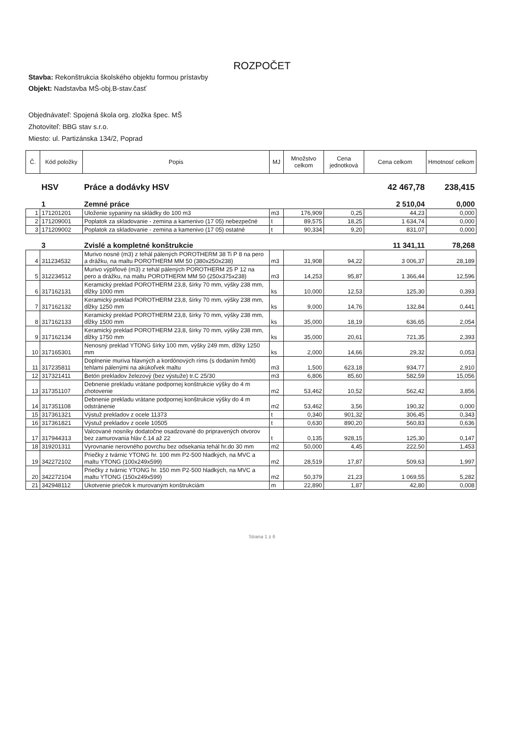ROZPOČET
Stavba: Rekonštrukcia školského objektu formou prístavby
Objekt: Nadstavba MŠ-obj.B-stav.časť
Objednávateľ: Spojená škola org. zložka špec. MŠ
Zhotoviteľ: BBG stav s.r.o.
Miesto: ul. Partizánska 134/2, Poprad
| Č. | Kód položky | Popis | MJ | Množstvo celkom | Cena jednotková | Cena celkom | Hmotnosť celkom |
| --- | --- | --- | --- | --- | --- | --- | --- |
| | HSV | Práce a dodávky HSV | | | | 42 467,78 | 238,415 |
| | 1 | Zemné práce | | | | 2 510,04 | 0,000 |
| 1 | 171201201 | Uloženie sypaniny na skládky do 100 m3 | m3 | 176,909 | 0,25 | 44,23 | 0,000 |
| 2 | 171209001 | Poplatok za skladovanie - zemina a kamenivo (17 05) nebezpečné | t | 89,575 | 18,25 | 1 634,74 | 0,000 |
| 3 | 171209002 | Poplatok za skladovanie - zemina a kamenivo (17 05) ostatné | t | 90,334 | 9,20 | 831,07 | 0,000 |
| | 3 | Zvislé a kompletné konštrukcie | | | | 11 341,11 | 78,268 |
| 4 | 311234532 | Murivo nosné (m3) z tehál pálených POROTHERM 38 Ti P 8 na pero a drážku, na maltu POROTHERM MM 50 (380x250x238) | m3 | 31,908 | 94,22 | 3 006,37 | 28,189 |
| 5 | 312234512 | Murivo výplňové (m3) z tehál pálených POROTHERM 25 P 12 na pero a drážku, na maltu POROTHERM MM 50 (250x375x238) | m3 | 14,253 | 95,87 | 1 366,44 | 12,596 |
| 6 | 317162131 | Keramický preklad POROTHERM 23,8, šírky 70 mm, výšky 238 mm, dĺžky 1000 mm | ks | 10,000 | 12,53 | 125,30 | 0,393 |
| 7 | 317162132 | Keramický preklad POROTHERM 23,8, šírky 70 mm, výšky 238 mm, dĺžky 1250 mm | ks | 9,000 | 14,76 | 132,84 | 0,441 |
| 8 | 317162133 | Keramický preklad POROTHERM 23,8, šírky 70 mm, výšky 238 mm, dĺžky 1500 mm | ks | 35,000 | 18,19 | 636,65 | 2,054 |
| 9 | 317162134 | Keramický preklad POROTHERM 23,8, šírky 70 mm, výšky 238 mm, dĺžky 1750 mm | ks | 35,000 | 20,61 | 721,35 | 2,393 |
| 10 | 317165301 | Nenosný preklad YTONG šírky 100 mm, výšky 249 mm, dĺžky 1250 mm | ks | 2,000 | 14,66 | 29,32 | 0,053 |
| 11 | 317235811 | Doplnenie muriva hlavných a kordónových ríms (s dodaním hmôt) tehlami pálenými na akúkoľvek maltu | m3 | 1,500 | 623,18 | 934,77 | 2,910 |
| 12 | 317321411 | Betón prekladov železový (bez výstuže) tr.C 25/30 | m3 | 6,806 | 85,60 | 582,59 | 15,056 |
| 13 | 317351107 | Debnenie prekladu vrátane podpornej konštrukcie výšky do 4 m zhotovenie | m2 | 53,462 | 10,52 | 562,42 | 3,856 |
| 14 | 317351108 | Debnenie prekladu vrátane podpornej konštrukcie výšky do 4 m odstránenie | m2 | 53,462 | 3,56 | 190,32 | 0,000 |
| 15 | 317361321 | Výstuž prekladov z ocele 11373 | t | 0,340 | 901,32 | 306,45 | 0,343 |
| 16 | 317361821 | Výstuž prekladov z ocele 10505 | t | 0,630 | 890,20 | 560,83 | 0,636 |
| 17 | 317944313 | Valcované nosníky dodatočne osadzované do pripravených otvorov bez zamurovania hláv č.14 až 22 | t | 0,135 | 928,15 | 125,30 | 0,147 |
| 18 | 319201311 | Vyrovnanie nerovného povrchu bez odsekania tehál hr.do 30 mm | m2 | 50,000 | 4,45 | 222,50 | 1,453 |
| 19 | 342272102 | Priečky z tvárnic YTONG hr. 100 mm P2-500 hladkých, na MVC a maltu YTONG (100x249x599) | m2 | 28,519 | 17,87 | 509,63 | 1,997 |
| 20 | 342272104 | Priečky z tvárnic YTONG hr. 150 mm P2-500 hladkých, na MVC a maltu YTONG (150x249x599) | m2 | 50,379 | 21,23 | 1 069,55 | 5,282 |
| 21 | 342948112 | Ukotvenie priečok k murovaným konštrukciám | m | 22,890 | 1,87 | 42,80 | 0,008 |
Strana 1 z 6